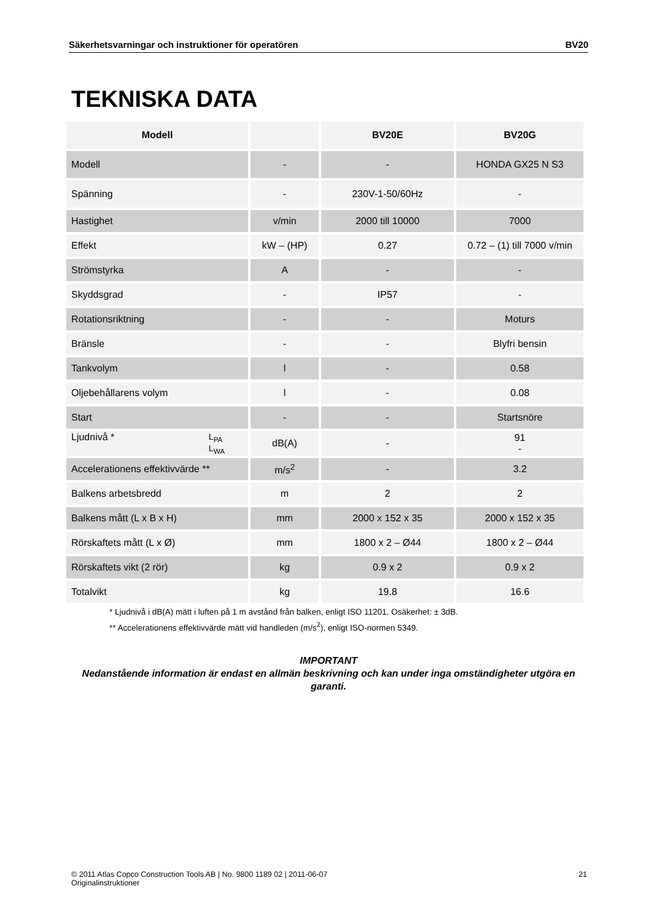Säkerhetsvarningar och instruktioner för operatören BV20
TEKNISKA DATA
| Modell | | BV20E | BV20G |
| --- | --- | --- | --- |
| Modell | - | - | HONDA GX25 N S3 |
| Spänning | - | 230V-1-50/60Hz | - |
| Hastighet | v/min | 2000 till 10000 | 7000 |
| Effekt | kW – (HP) | 0.27 | 0.72 – (1) till 7000 v/min |
| Strömstyrka | A | - | - |
| Skyddsgrad | - | IP57 | - |
| Rotationsriktning | - | - | Moturs |
| Bränsle | - | - | Blyfri bensin |
| Tankvolym | l | - | 0.58 |
| Oljebehållarens volym | l | - | 0.08 |
| Start | - | - | Startsnöre |
| Ljudnivå * L<sub>PA</sub> L<sub>WA</sub> | dB(A) | - | 91 - |
| Accelerationens effektivvärde ** | m/s<sup>2</sup> | - | 3.2 |
| Balkens arbetsbredd | m | 2 | 2 |
| Balkens mått (L x B x H) | mm | 2000 x 152 x 35 | 2000 x 152 x 35 |
| Rörskaftets mått (L x Ø) | mm | 1800 x 2 – Ø44 | 1800 x 2 – Ø44 |
| Rörskaftets vikt (2 rör) | kg | 0.9 x 2 | 0.9 x 2 |
| Totalvikt | kg | 19.8 | 16.6 |
* Ljudnivå i dB(A) mätt i luften på 1 m avstånd från balken, enligt ISO 11201. Osäkerhet: ± 3dB.
** Accelerationens effektivvärde mätt vid handleden (m/s<sup>2</sup>), enligt ISO-normen 5349.
IMPORTANT
Nedanstående information är endast en allmän beskrivning och kan under inga omständigheter utgöra en garanti.
© 2011 Atlas Copco Construction Tools AB | No. 9800 1189 02 | 2011-06-07
Originalinstruktioner 21